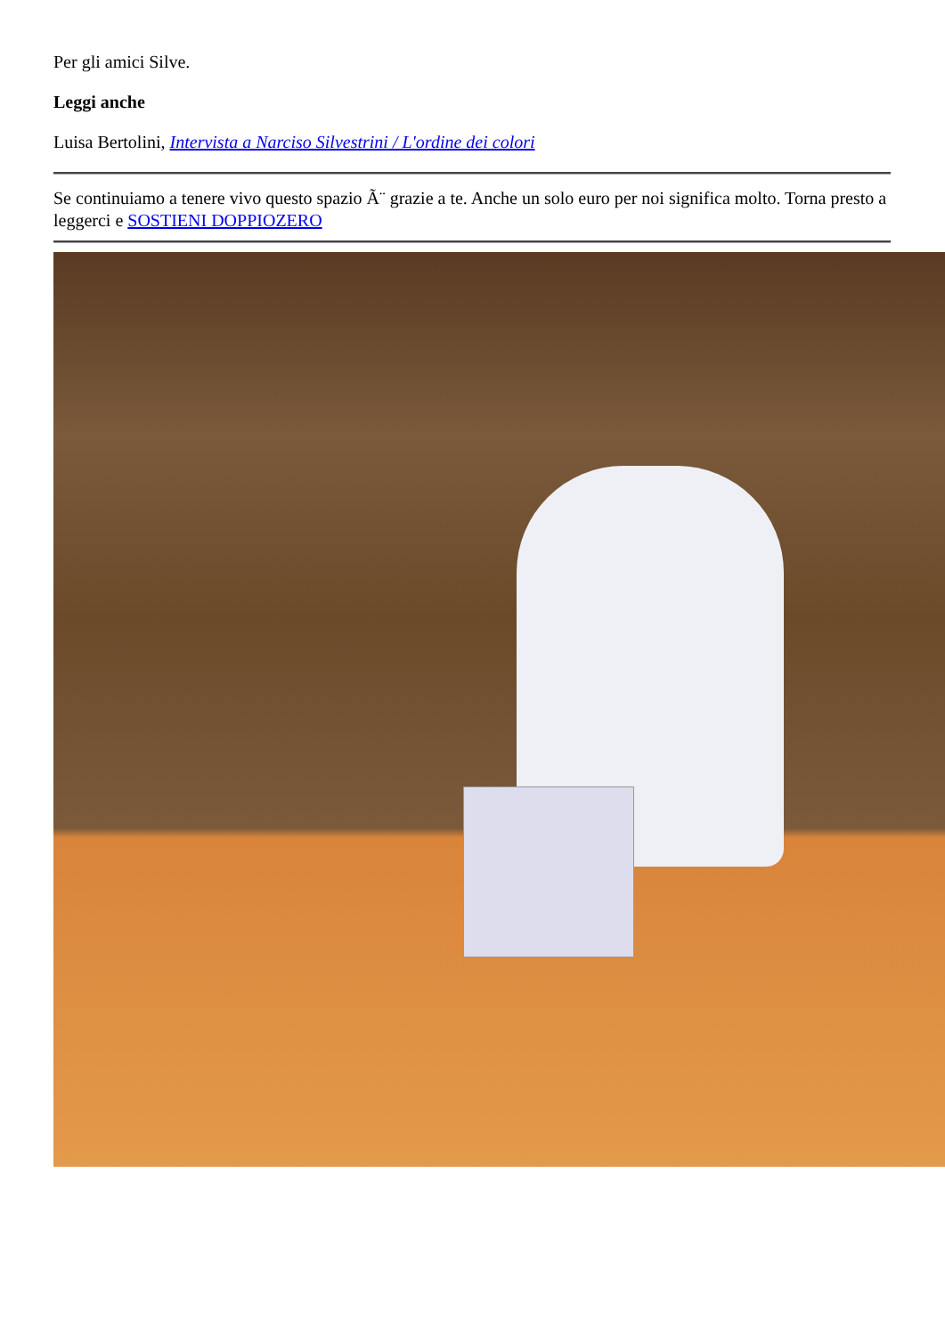Per gli amici Silve.
Leggi anche
Luisa Bertolini, Intervista a Narciso Silvestrini / L'ordine dei colori
Se continuiamo a tenere vivo questo spazio Ã¨ grazie a te. Anche un solo euro per noi significa molto. Torna presto a leggerci e SOSTIENI DOPPIOZERO